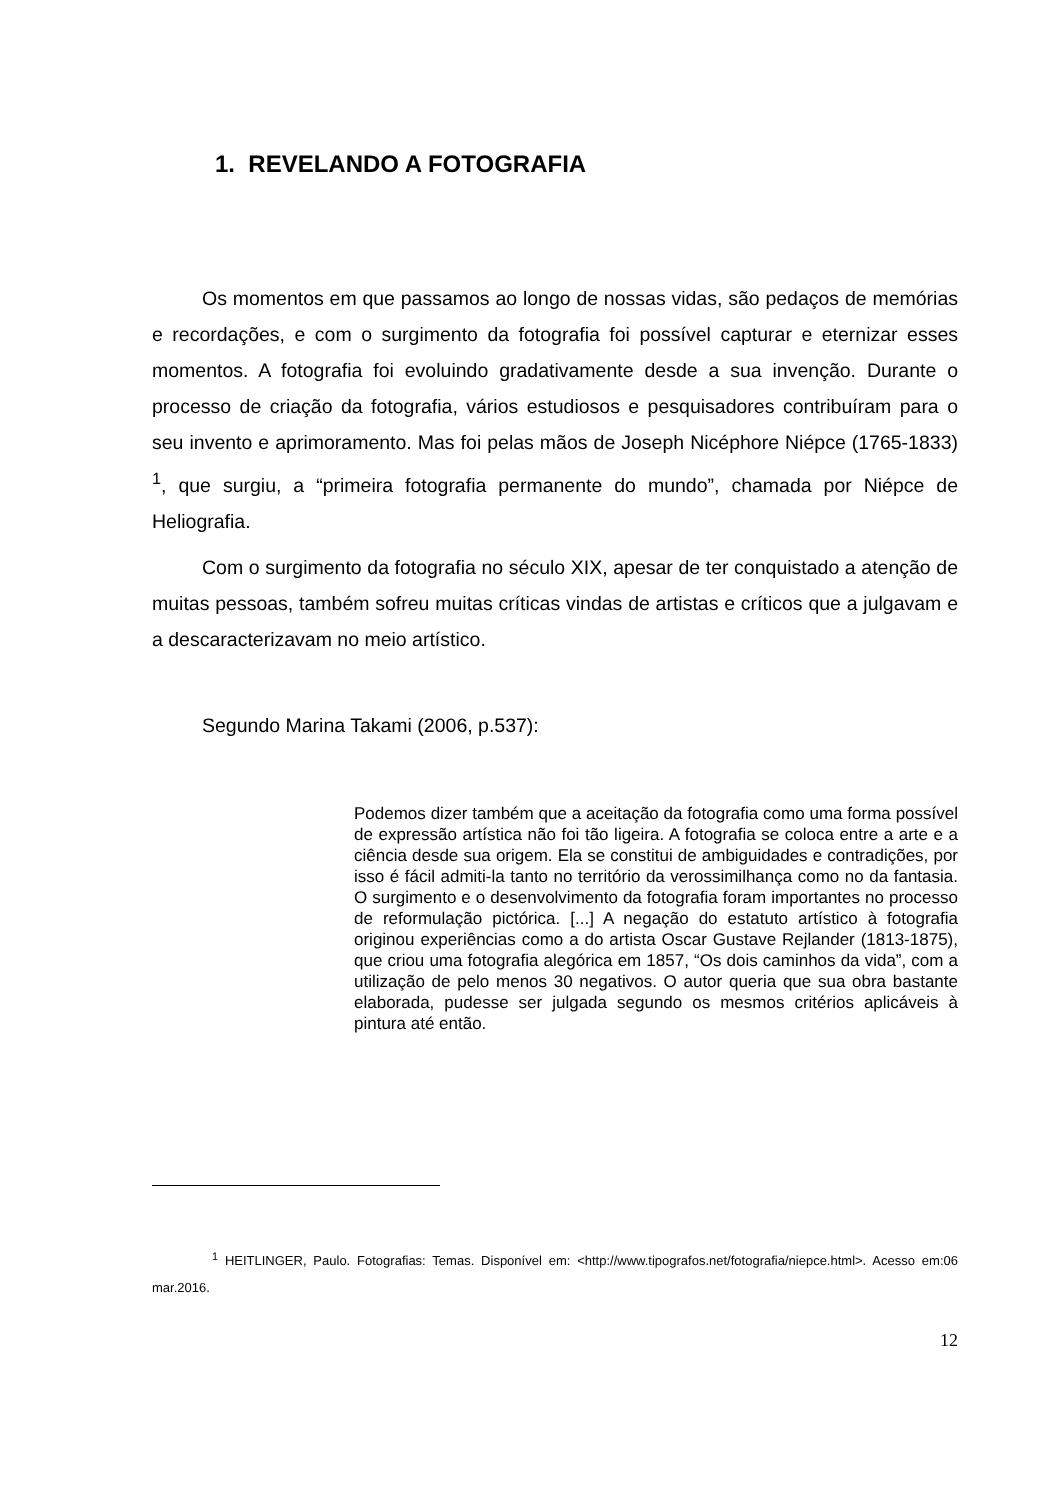1. REVELANDO A FOTOGRAFIA
Os momentos em que passamos ao longo de nossas vidas, são pedaços de memórias e recordações, e com o surgimento da fotografia foi possível capturar e eternizar esses momentos. A fotografia foi evoluindo gradativamente desde a sua invenção. Durante o processo de criação da fotografia, vários estudiosos e pesquisadores contribuíram para o seu invento e aprimoramento. Mas foi pelas mãos de Joseph Nicéphore Niépce (1765-1833) <sup>1</sup>, que surgiu, a “primeira fotografia permanente do mundo”, chamada por Niépce de Heliografia.
Com o surgimento da fotografia no século XIX, apesar de ter conquistado a atenção de muitas pessoas, também sofreu muitas críticas vindas de artistas e críticos que a julgavam e a descaracterizavam no meio artístico.
Segundo Marina Takami (2006, p.537):
Podemos dizer também que a aceitação da fotografia como uma forma possível de expressão artística não foi tão ligeira. A fotografia se coloca entre a arte e a ciência desde sua origem. Ela se constitui de ambiguidades e contradições, por isso é fácil admiti-la tanto no território da verossimilhança como no da fantasia. O surgimento e o desenvolvimento da fotografia foram importantes no processo de reformulação pictórica. [...] A negação do estatuto artístico à fotografia originou experiências como a do artista Oscar Gustave Rejlander (1813-1875), que criou uma fotografia alegórica em 1857, “Os dois caminhos da vida”, com a utilização de pelo menos 30 negativos. O autor queria que sua obra bastante elaborada, pudesse ser julgada segundo os mesmos critérios aplicáveis à pintura até então.
<sup>1</sup> HEITLINGER, Paulo. Fotografias: Temas. Disponível em: <http://www.tipografos.net/fotografia/niepce.html>. Acesso em:06 mar.2016.
12